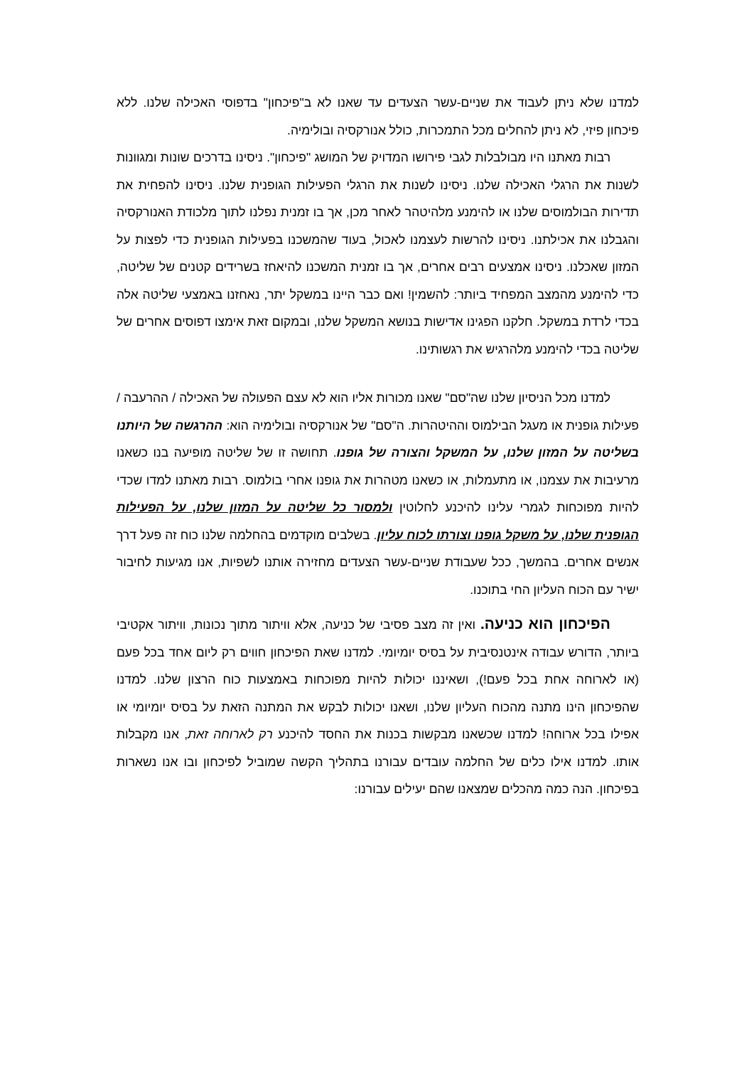למדנו שלא ניתן לעבוד את שניים-עשר הצעדים עד שאנו לא ב"פיכחון" בדפוסי האכילה שלנו. ללא פיכחון פיזי, לא ניתן להחלים מכל התמכרות, כולל אנורקסיה ובולימיה.
רבות מאתנו היו מבולבלות לגבי פירושו המדויק של המושג "פיכחון". ניסינו בדרכים שונות ומגוונות לשנות את הרגלי האכילה שלנו. ניסינו לשנות את הרגלי הפעילות הגופנית שלנו. ניסינו להפחית את תדירות הבולמוסים שלנו או להימנע מלהיטהר לאחר מכן, אך בו זמנית נפלנו לתוך מלכודת האנורקסיה והגבלנו את אכילתנו. ניסינו להרשות לעצמנו לאכול, בעוד שהמשכנו בפעילות הגופנית כדי לפצות על המזון שאכלנו. ניסינו אמצעים רבים אחרים, אך בו זמנית המשכנו להיאחז בשרידים קטנים של שליטה, כדי להימנע מהמצב המפחיד ביותר: להשמין! ואם כבר היינו במשקל יתר, נאחזנו באמצעי שליטה אלה בכדי לרדת במשקל. חלקנו הפגינו אדישות בנושא המשקל שלנו, ובמקום זאת אימצו דפוסים אחרים של שליטה בכדי להימנע מלהרגיש את רגשותינו.
למדנו מכל הניסיון שלנו שה"סם" שאנו מכורות אליו הוא לא עצם הפעולה של האכילה / ההרעבה / פעילות גופנית או מעגל הבילמוס וההיטהרות. ה"סם" של אנורקסיה ובולימיה הוא: ההרגשה של היותנו בשליטה על המזון שלנו, על המשקל והצורה של גופנו. תחושה זו של שליטה מופיעה בנו כשאנו מרעיבות את עצמנו, או מתעמלות, או כשאנו מטהרות את גופנו אחרי בולמוס. רבות מאתנו למדו שכדי להיות מפוכחות לגמרי עלינו להיכנע לחלוטין ולמסור כל שליטה על המזון שלנו, על הפעילות הגופנית שלנו, על משקל גופנו וצורתו לכוח עליון. בשלבים מוקדמים בהחלמה שלנו כוח זה פעל דרך אנשים אחרים. בהמשך, ככל שעבודת שניים-עשר הצעדים מחזירה אותנו לשפיות, אנו מגיעות לחיבור ישיר עם הכוח העליון החי בתוכנו.
הפיכחון הוא כניעה. ואין זה מצב פסיבי של כניעה, אלא וויתור מתוך נכונות, וויתור אקטיבי ביותר, הדורש עבודה אינטנסיבית על בסיס יומיומי. למדנו שאת הפיכחון חווים רק ליום אחד בכל פעם (או לארוחה אחת בכל פעם!), ושאיננו יכולות להיות מפוכחות באמצעות כוח הרצון שלנו. למדנו שהפיכחון הינו מתנה מהכוח העליון שלנו, ושאנו יכולות לבקש את המתנה הזאת על בסיס יומיומי או אפילו בכל ארוחה! למדנו שכשאנו מבקשות בכנות את החסד להיכנע רק לארוחה זאת, אנו מקבלות אותו. למדנו אילו כלים של החלמה עובדים עבורנו בתהליך הקשה שמוביל לפיכחון ובו אנו נשארות בפיכחון. הנה כמה מהכלים שמצאנו שהם יעילים עבורנו: